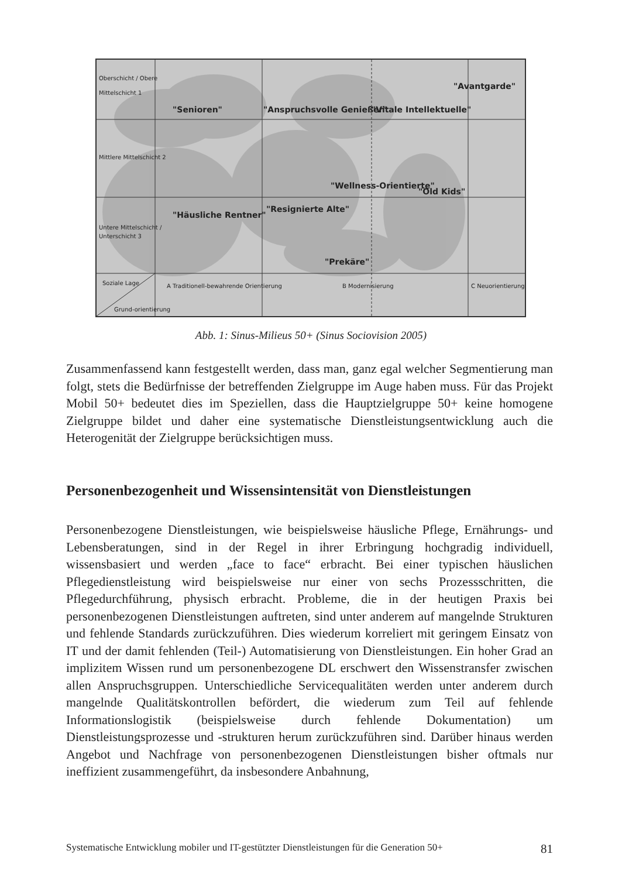Oberschicht / Obere
Mittelschicht 1
Mittlere Mittelschicht 2
Untere Mittelschicht /
Unterschicht 3
Soziale Lage
Grund-orientierung
"Senioren"
"Anspruchsvolle Genießer"
"Vitale Intellektuelle"
"Avantgarde"
"Häusliche Rentner"
"Resignierte Alte"
"Wellness-Orientierte"
"Old Kids"
"Prekäre"
A Traditionell-bewahrende Orientierung
B Modernisierung
C Neuorientierung
Abb. 1: Sinus-Milieus 50+ (Sinus Sociovision 2005)
Zusammenfassend kann festgestellt werden, dass man, ganz egal welcher Segmentierung man folgt, stets die Bedürfnisse der betreffenden Zielgruppe im Auge haben muss. Für das Projekt Mobil 50+ bedeutet dies im Speziellen, dass die Hauptzielgruppe 50+ keine homogene Zielgruppe bildet und daher eine systematische Dienstleistungsentwicklung auch die Heterogenität der Zielgruppe berücksichtigen muss.
Personenbezogenheit und Wissensintensität von Dienstleistungen
Personenbezogene Dienstleistungen, wie beispielsweise häusliche Pflege, Ernährungs- und Lebensberatungen, sind in der Regel in ihrer Erbringung hochgradig individuell, wissensbasiert und werden „face to face“ erbracht. Bei einer typischen häuslichen Pflegedienstleistung wird beispielsweise nur einer von sechs Prozessschritten, die Pflegedurchführung, physisch erbracht. Probleme, die in der heutigen Praxis bei personenbezogenen Dienstleistungen auftreten, sind unter anderem auf mangelnde Strukturen und fehlende Standards zurückzuführen. Dies wiederum korreliert mit geringem Einsatz von IT und der damit fehlenden (Teil-) Automatisierung von Dienstleistungen. Ein hoher Grad an implizitem Wissen rund um personenbezogene DL erschwert den Wissenstransfer zwischen allen Anspruchsgruppen. Unterschiedliche Servicequalitäten werden unter anderem durch mangelnde Qualitätskontrollen befördert, die wiederum zum Teil auf fehlende Informationslogistik (beispielsweise durch fehlende Dokumentation) um Dienstleistungsprozesse und -strukturen herum zurückzuführen sind. Darüber hinaus werden Angebot und Nachfrage von personenbezogenen Dienstleistungen bisher oftmals nur ineffizient zusammengeführt, da insbesondere Anbahnung,
Systematische Entwicklung mobiler und IT-gestützter Dienstleistungen für die Generation 50+ 81